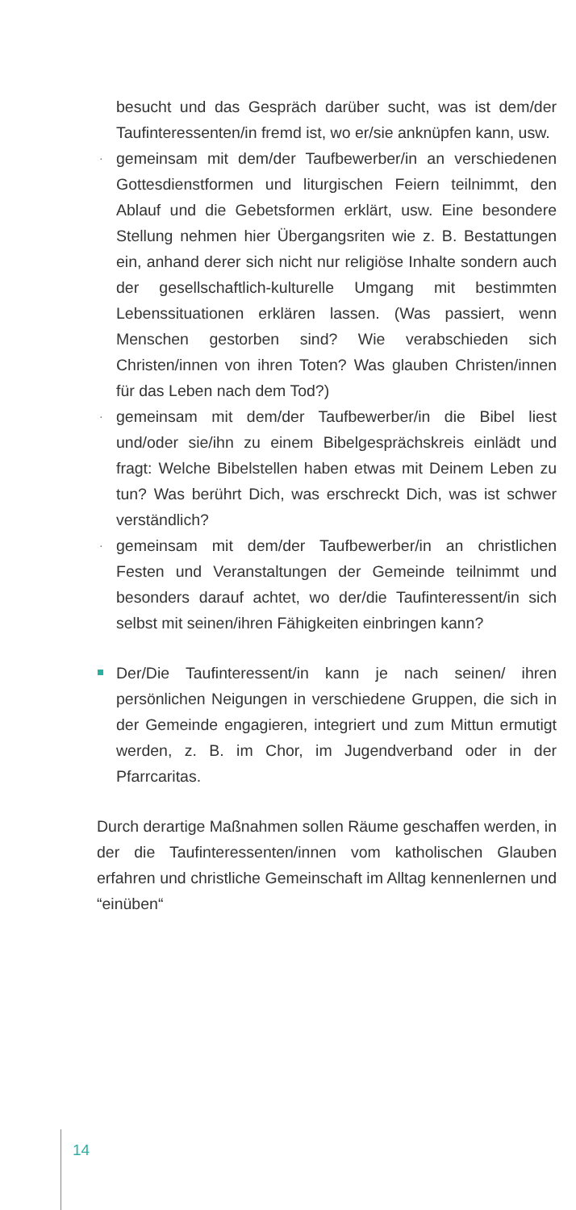besucht und das Gespräch darüber sucht, was ist dem/der Taufinteressenten/in fremd ist, wo er/sie anknüpfen kann, usw.
· gemeinsam mit dem/der Taufbewerber/in an verschiedenen Gottesdienstformen und liturgischen Feiern teilnimmt, den Ablauf und die Gebetsformen erklärt, usw. Eine besondere Stellung nehmen hier Übergangsriten wie z. B. Bestattungen ein, anhand derer sich nicht nur religiöse Inhalte sondern auch der gesellschaftlich-kulturelle Umgang mit bestimmten Lebenssituationen erklären lassen. (Was passiert, wenn Menschen gestorben sind? Wie verabschieden sich Christen/innen von ihren Toten? Was glauben Christen/innen für das Leben nach dem Tod?)
· gemeinsam mit dem/der Taufbewerber/in die Bibel liest und/oder sie/ihn zu einem Bibelgesprächskreis einlädt und fragt: Welche Bibelstellen haben etwas mit Deinem Leben zu tun? Was berührt Dich, was erschreckt Dich, was ist schwer verständlich?
· gemeinsam mit dem/der Taufbewerber/in an christlichen Festen und Veranstaltungen der Gemeinde teilnimmt und besonders darauf achtet, wo der/die Taufinteressent/in sich selbst mit seinen/ihren Fähigkeiten einbringen kann?
Der/Die Taufinteressent/in kann je nach seinen/ ihren persönlichen Neigungen in verschiedene Gruppen, die sich in der Gemeinde engagieren, integriert und zum Mittun ermutigt werden, z. B. im Chor, im Jugendverband oder in der Pfarrcaritas.
Durch derartige Maßnahmen sollen Räume geschaffen werden, in der die Taufinteressenten/innen vom katholischen Glauben erfahren und christliche Gemeinschaft im Alltag kennenlernen und “einüben“
14